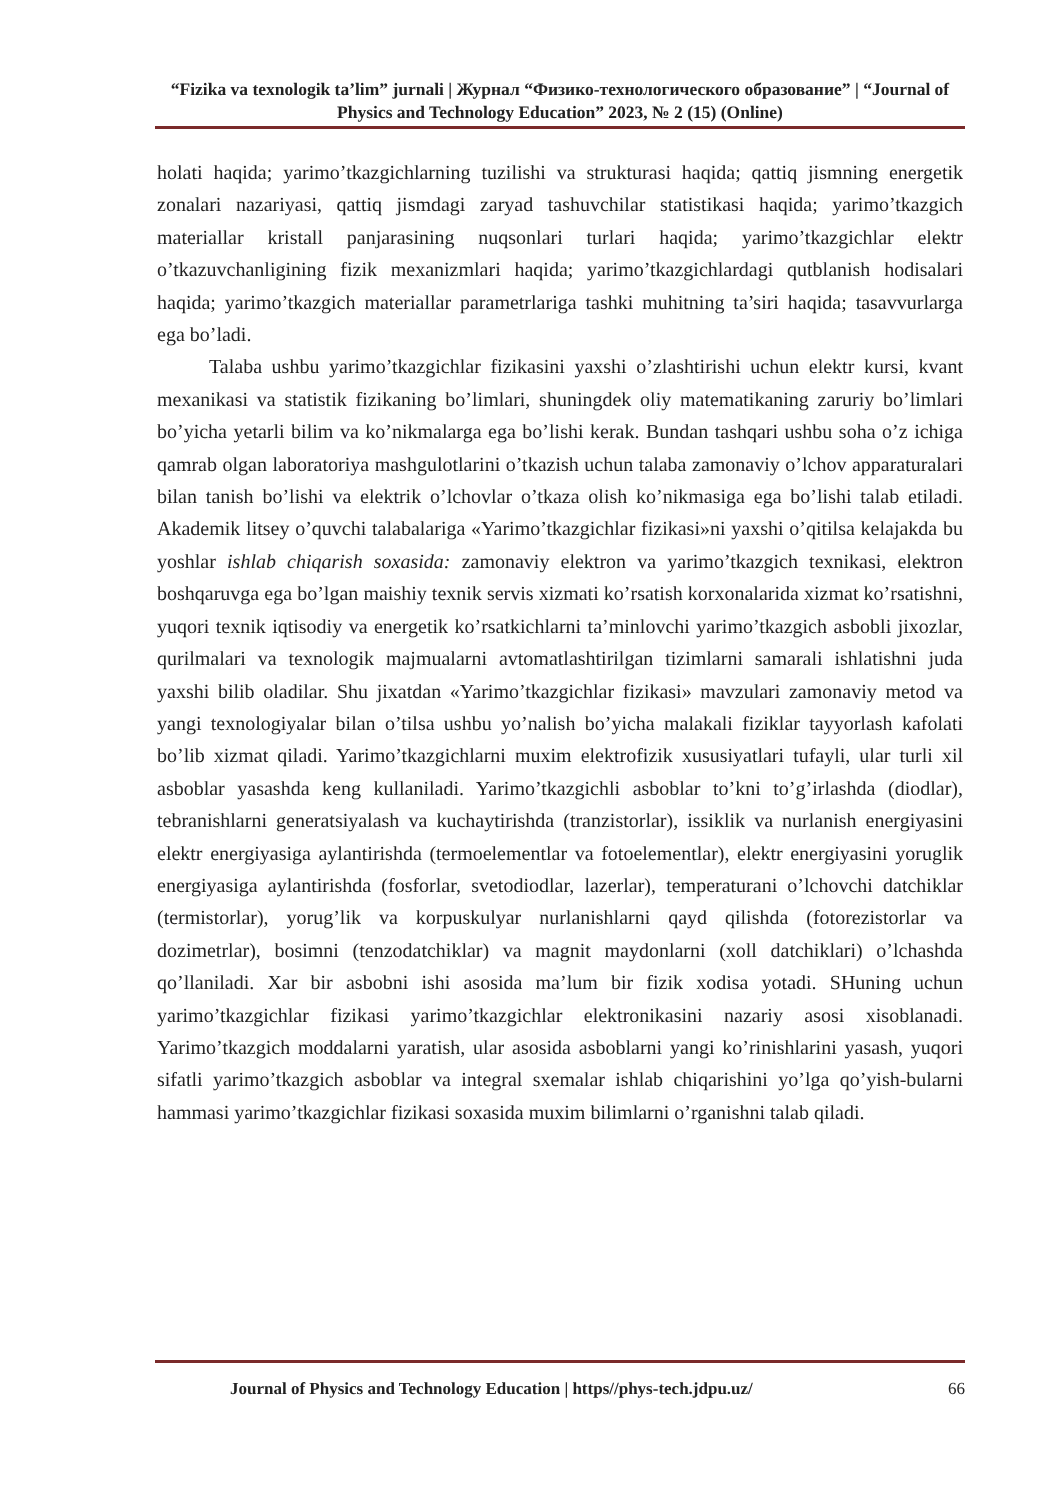“Fizika va texnologik ta’lim” jurnali | Журнал “Физико-технологического образование” | “Journal of Physics and Technology Education” 2023, № 2 (15) (Online)
holati haqida; yarimo’tkazgichlarning tuzilishi va strukturasi haqida; qattiq jismning energetik zonalari nazariyasi, qattiq jismdagi zaryad tashuvchilar statistikasi haqida; yarimo’tkazgich materiallar kristall panjarasining nuqsonlari turlari haqida; yarimo’tkazgichlar elektr o’tkazuvchanligining fizik mexanizmlari haqida; yarimo’tkazgichlardagi qutblanish hodisalari haqida; yarimo’tkazgich materiallar parametrlariga tashki muhitning ta’siri haqida; tasavvurlarga ega bo’ladi.
Talaba ushbu yarimo’tkazgichlar fizikasini yaxshi o’zlashtirishi uchun elektr kursi, kvant mexanikasi va statistik fizikaning bo’limlari, shuningdek oliy matematikaning zaruriy bo’limlari bo’yicha yetarli bilim va ko’nikmalarga ega bo’lishi kerak. Bundan tashqari ushbu soha o’z ichiga qamrab olgan laboratoriya mashgulotlarini o’tkazish uchun talaba zamonaviy o’lchov apparaturalari bilan tanish bo’lishi va elektrik o’lchovlar o’tkaza olish ko’nikmasiga ega bo’lishi talab etiladi. Akademik litsey o’quvchi talabalariga «Yarimo’tkazgichlar fizikasi»ni yaxshi o’qitilsa kelajakda bu yoshlar ishlab chiqarish soxasida: zamonaviy elektron va yarimo’tkazgich texnikasi, elektron boshqaruvga ega bo’lgan maishiy texnik servis xizmati ko’rsatish korxonalarida xizmat ko’rsatishni, yuqori texnik iqtisodiy va energetik ko’rsatkichlarni ta’minlovchi yarimo’tkazgich asbobli jixozlar, qurilmalari va texnologik majmualarni avtomatlashtirilgan tizimlarni samarali ishlatishni juda yaxshi bilib oladilar. Shu jixatdan «Yarimo’tkazgichlar fizikasi» mavzulari zamonaviy metod va yangi texnologiyalar bilan o’tilsa ushbu yo’nalish bo’yicha malakali fiziklar tayyorlash kafolati bo’lib xizmat qiladi. Yarimo’tkazgichlarni muxim elektrofizik xususiyatlari tufayli, ular turli xil asboblar yasashda keng kullaniladi. Yarimo’tkazgichli asboblar to’kni to’g’irlashda (diodlar), tebranishlarni generatsiyalash va kuchaytirishda (tranzistorlar), issiklik va nurlanish energiyasini elektr energiyasiga aylantirishda (termoelementlar va fotoelementlar), elektr energiyasini yoruglik energiyasiga aylantirishda (fosforlar, svetodiodlar, lazerlar), temperaturani o’lchovchi datchiklar (termistorlar), yorug’lik va korpuskulyar nurlanishlarni qayd qilishda (fotorezistorlar va dozimetrlar), bosimni (tenzodatchiklar) va magnit maydonlarni (xoll datchiklari) o’lchashda qo’llaniladi. Xar bir asbobni ishi asosida ma’lum bir fizik xodisa yotadi. SHuning uchun yarimo’tkazgichlar fizikasi yarimo’tkazgichlar elektronikasini nazariy asosi xisoblanadi. Yarimo’tkazgich moddalarni yaratish, ular asosida asboblarni yangi ko’rinishlarini yasash, yuqori sifatli yarimo’tkazgich asboblar va integral sxemalar ishlab chiqarishini yo’lga qo’yish-bularni hammasi yarimo’tkazgichlar fizikasi soxasida muxim bilimlarni o’rganishni talab qiladi.
Journal of Physics and Technology Education | https//phys-tech.jdpu.uz/ 66